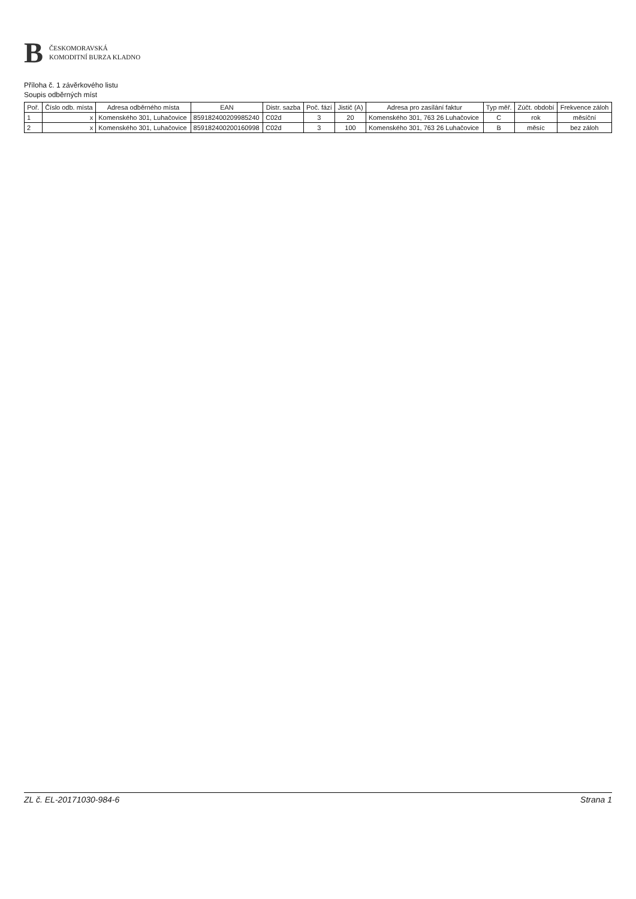B
ČESKOMORAVSKÁ
KOMODITNÍ BURZA KLADNO
Příloha č. 1 závěrkového listu
Soupis odběrných míst
| Poř. | Číslo odb. místa | Adresa odběrného místa | EAN | Distr. sazba | Poč. fází | Jistič (A) | Adresa pro zasílání faktur | Typ měř. | Zúčt. období | Frekvence záloh |
| --- | --- | --- | --- | --- | --- | --- | --- | --- | --- | --- |
| 1 | x | Komenského 301, Luhačovice | 859182400209985240 | C02d | 3 | 20 | Komenského 301, 763 26 Luhačovice | C | rok | měsíční |
| 2 | x | Komenského 301, Luhačovice | 859182400200160998 | C02d | 3 | 100 | Komenského 301, 763 26 Luhačovice | B | měsíc | bez záloh |
ZL č. EL-20171030-984-6 Strana 1